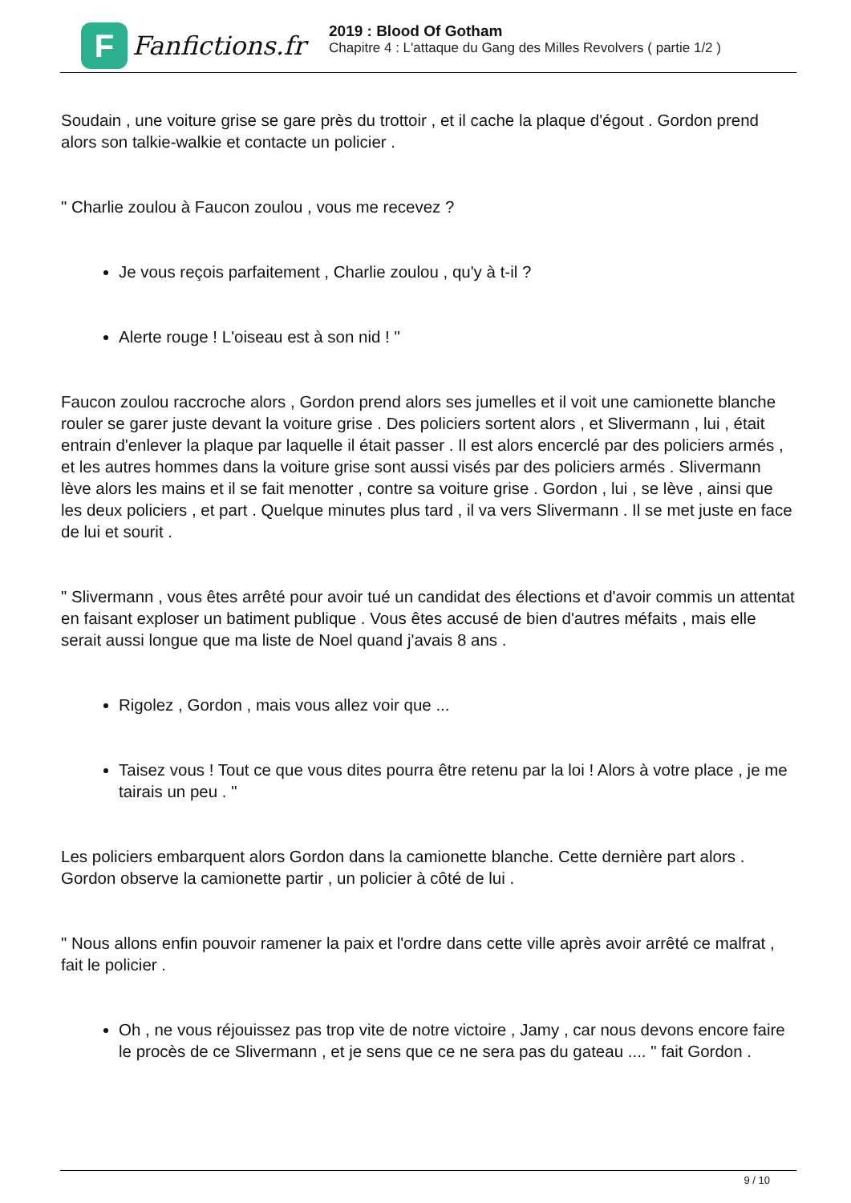F
Fanfictions.fr
2019 : Blood Of Gotham
Chapitre 4 : L'attaque du Gang des Milles Revolvers ( partie 1/2 )
Soudain , une voiture grise se gare près du trottoir , et il cache la plaque d'égout . Gordon prend alors son talkie-walkie et contacte un policier .
" Charlie zoulou à Faucon zoulou , vous me recevez ?
Je vous reçois parfaitement , Charlie zoulou , qu'y à t-il ?
Alerte rouge ! L'oiseau est à son nid ! "
Faucon zoulou raccroche alors , Gordon prend alors ses jumelles et il voit une camionette blanche rouler se garer juste devant la voiture grise . Des policiers sortent alors , et Slivermann , lui , était entrain d'enlever la plaque par laquelle il était passer . Il est alors encerclé par des policiers armés , et les autres hommes dans la voiture grise sont aussi visés par des policiers armés . Slivermann lève alors les mains et il se fait menotter , contre sa voiture grise . Gordon , lui , se lève , ainsi que les deux policiers , et part . Quelque minutes plus tard , il va vers Slivermann . Il se met juste en face de lui et sourit .
" Slivermann , vous êtes arrêté pour avoir tué un candidat des élections et d'avoir commis un attentat en faisant exploser un batiment publique . Vous êtes accusé de bien d'autres méfaits , mais elle serait aussi longue que ma liste de Noel quand j'avais 8 ans .
Rigolez , Gordon , mais vous allez voir que ...
Taisez vous ! Tout ce que vous dites pourra être retenu par la loi ! Alors à votre place , je me tairais un peu . "
Les policiers embarquent alors Gordon dans la camionette blanche. Cette dernière part alors . Gordon observe la camionette partir , un policier à côté de lui .
" Nous allons enfin pouvoir ramener la paix et l'ordre dans cette ville après avoir arrêté ce malfrat , fait le policier .
Oh , ne vous réjouissez pas trop vite de notre victoire , Jamy , car nous devons encore faire le procès de ce Slivermann , et je sens que ce ne sera pas du gateau .... " fait Gordon .
9 / 10